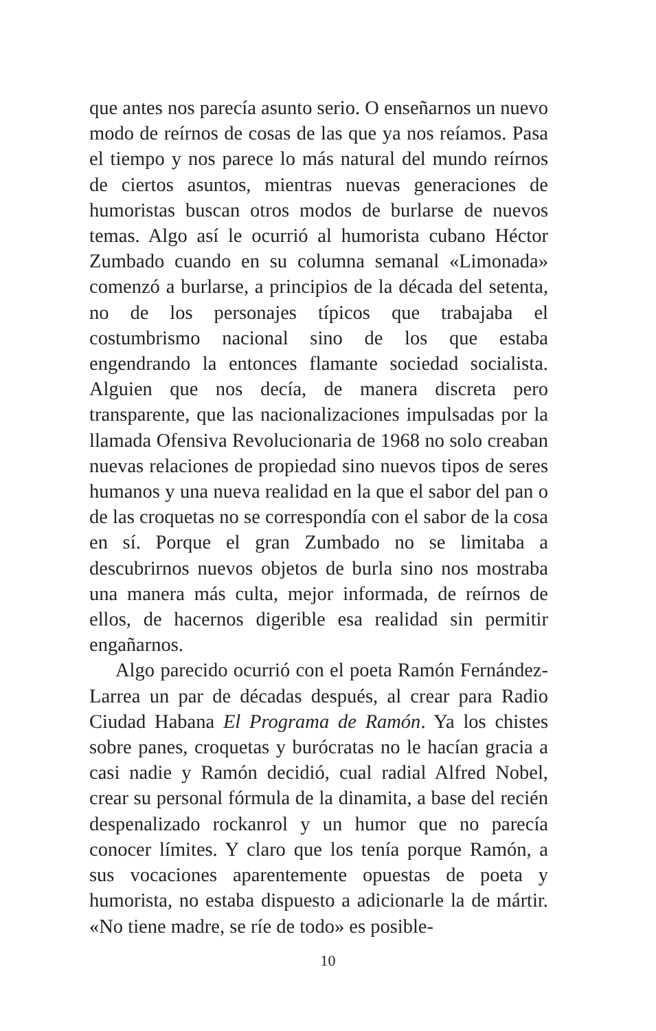que antes nos parecía asunto serio. O enseñarnos un nuevo modo de reírnos de cosas de las que ya nos reíamos. Pasa el tiempo y nos parece lo más natural del mundo reírnos de ciertos asuntos, mientras nuevas generaciones de humoristas buscan otros modos de burlarse de nuevos temas. Algo así le ocurrió al humorista cubano Héctor Zumbado cuando en su columna semanal «Limonada» comenzó a burlarse, a principios de la década del setenta, no de los personajes típicos que trabajaba el costumbrismo nacional sino de los que estaba engendrando la entonces flamante sociedad socialista. Alguien que nos decía, de manera discreta pero transparente, que las nacionalizaciones impulsadas por la llamada Ofensiva Revolucionaria de 1968 no solo creaban nuevas relaciones de propiedad sino nuevos tipos de seres humanos y una nueva realidad en la que el sabor del pan o de las croquetas no se correspondía con el sabor de la cosa en sí. Porque el gran Zumbado no se limitaba a descubrirnos nuevos objetos de burla sino nos mostraba una manera más culta, mejor informada, de reírnos de ellos, de hacernos digerible esa realidad sin permitir engañarnos.
Algo parecido ocurrió con el poeta Ramón Fernández-Larrea un par de décadas después, al crear para Radio Ciudad Habana El Programa de Ramón. Ya los chistes sobre panes, croquetas y burócratas no le hacían gracia a casi nadie y Ramón decidió, cual radial Alfred Nobel, crear su personal fórmula de la dinamita, a base del recién despenalizado rockanrol y un humor que no parecía conocer límites. Y claro que los tenía porque Ramón, a sus vocaciones aparentemente opuestas de poeta y humorista, no estaba dispuesto a adicionarle la de mártir. «No tiene madre, se ríe de todo» es posible-
10